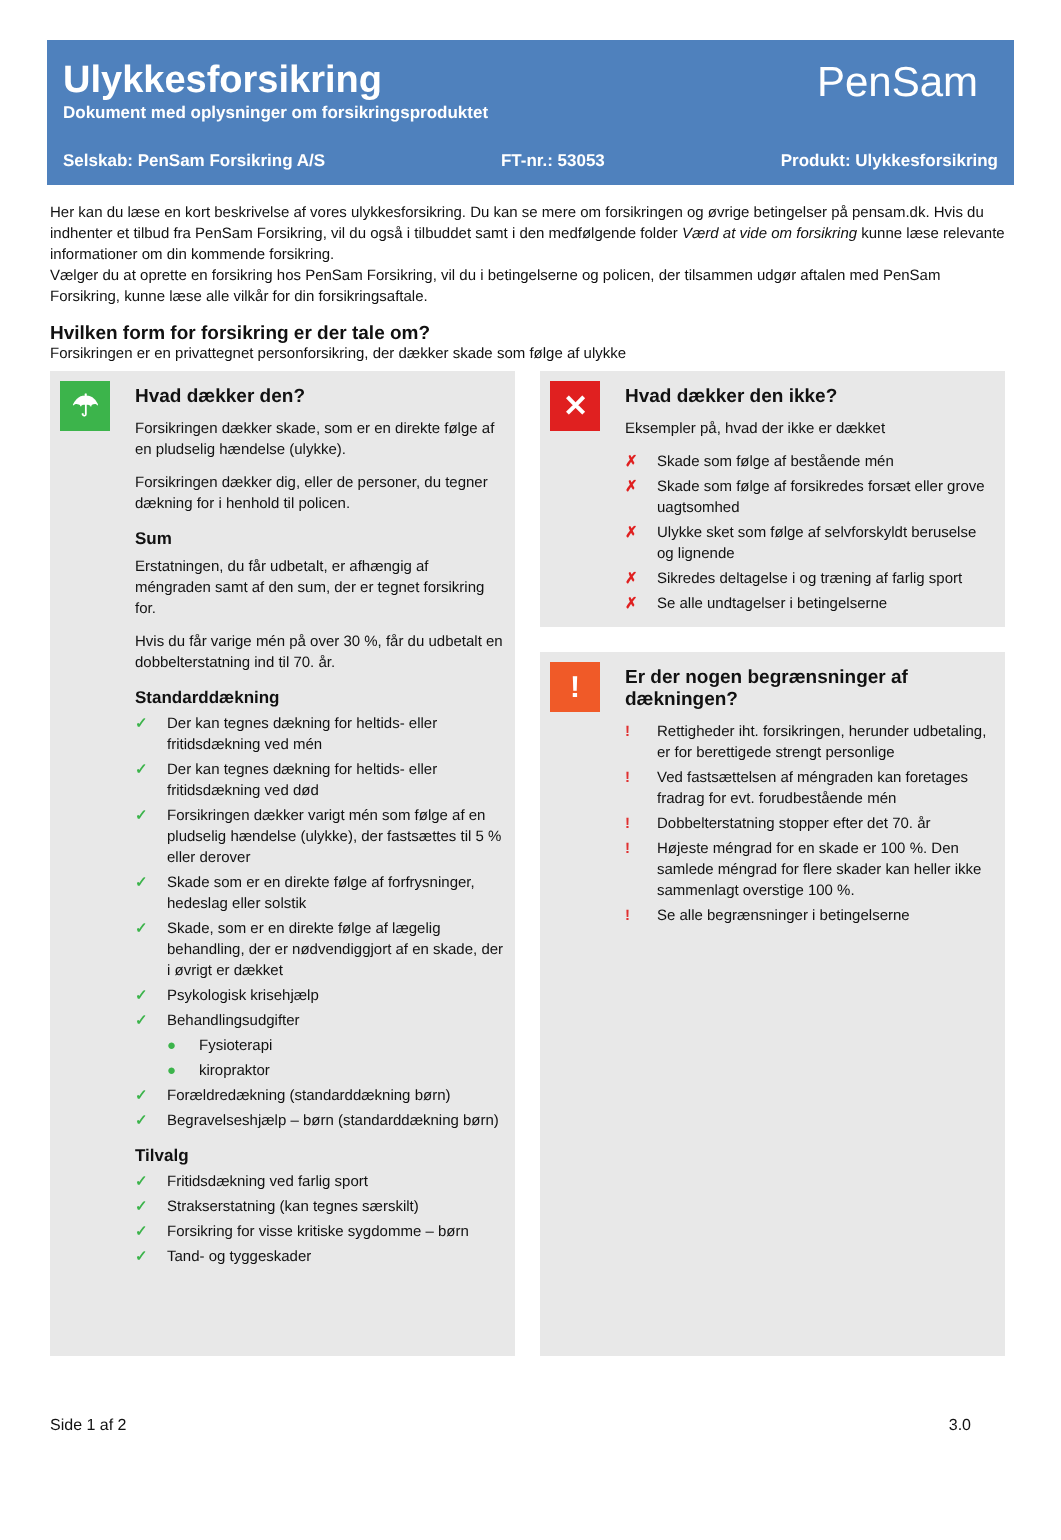Ulykkesforsikring
Dokument med oplysninger om forsikringsproduktet
PenSam
Selskab: PenSam Forsikring A/S FT-nr.: 53053 Produkt: Ulykkesforsikring
Her kan du læse en kort beskrivelse af vores ulykkesforsikring. Du kan se mere om forsikringen og øvrige betingelser på pensam.dk. Hvis du indhenter et tilbud fra PenSam Forsikring, vil du også i tilbuddet samt i den medfølgende folder Værd at vide om forsikring kunne læse relevante informationer om din kommende forsikring.
Vælger du at oprette en forsikring hos PenSam Forsikring, vil du i betingelserne og policen, der tilsammen udgør aftalen med PenSam Forsikring, kunne læse alle vilkår for din forsikringsaftale.
Hvilken form for forsikring er der tale om?
Forsikringen er en privattegnet personforsikring, der dækker skade som følge af ulykke
☂
Hvad dækker den?
Forsikringen dækker skade, som er en direkte følge af en pludselig hændelse (ulykke).
Forsikringen dækker dig, eller de personer, du tegner dækning for i henhold til policen.
Sum
Erstatningen, du får udbetalt, er afhængig af méngraden samt af den sum, der er tegnet forsikring for.
Hvis du får varige mén på over 30 %, får du udbetalt en dobbelterstatning ind til 70. år.
Standarddækning
✓ Der kan tegnes dækning for heltids- eller fritidsdækning ved mén
✓ Der kan tegnes dækning for heltids- eller fritidsdækning ved død
✓ Forsikringen dækker varigt mén som følge af en pludselig hændelse (ulykke), der fastsættes til 5 % eller derover
✓ Skade som er en direkte følge af forfrysninger, hedeslag eller solstik
✓ Skade, som er en direkte følge af lægelig behandling, der er nødvendiggjort af en skade, der i øvrigt er dækket
✓ Psykologisk krisehjælp
✓ Behandlingsudgifter
● Fysioterapi
● kiropraktor
✓ Forældredækning (standarddækning børn)
✓ Begravelseshjælp – børn (standarddækning børn)
Tilvalg
✓ Fritidsdækning ved farlig sport
✓ Strakserstatning (kan tegnes særskilt)
✓ Forsikring for visse kritiske sygdomme – børn
✓ Tand- og tyggeskader
✕
Hvad dækker den ikke?
Eksempler på, hvad der ikke er dækket
✗ Skade som følge af bestående mén
✗ Skade som følge af forsikredes forsæt eller grove uagtsomhed
✗ Ulykke sket som følge af selvforskyldt beruselse og lignende
✗ Sikredes deltagelse i og træning af farlig sport
✗ Se alle undtagelser i betingelserne
!
Er der nogen begrænsninger af dækningen?
! Rettigheder iht. forsikringen, herunder udbetaling, er for berettigede strengt personlige
! Ved fastsættelsen af méngraden kan foretages fradrag for evt. forudbestående mén
! Dobbelterstatning stopper efter det 70. år
! Højeste méngrad for en skade er 100 %. Den samlede méngrad for flere skader kan heller ikke sammenlagt overstige 100 %.
! Se alle begrænsninger i betingelserne
Side 1 af 2 3.0